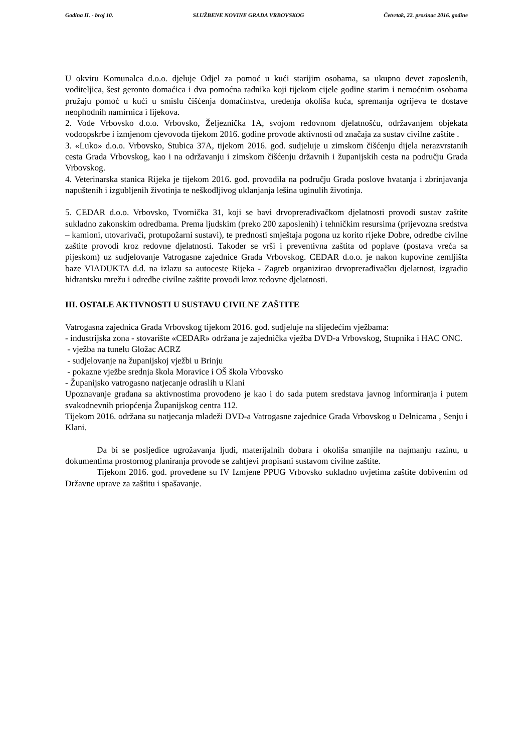Godina II. - broj 10. SLUŽBENE NOVINE GRADA VRBOVSKOG Četvrtak, 22. prosinac 2016. godine
U okviru Komunalca d.o.o. djeluje Odjel za pomoć u kući starijim osobama, sa ukupno devet zaposlenih, voditeljica, šest geronto domaćica i dva pomoćna radnika koji tijekom cijele godine starim i nemoćnim osobama pružaju pomoć u kući u smislu čišćenja domaćinstva, uređenja okoliša kuća, spremanja ogrijeva te dostave neophodnih namirnica i lijekova.
2. Vode Vrbovsko d.o.o. Vrbovsko, Željeznička 1A, svojom redovnom djelatnošću, održavanjem objekata vodoopskrbe i izmjenom cjevovoda tijekom 2016. godine provode aktivnosti od značaja za sustav civilne zaštite .
3. «Luko» d.o.o. Vrbovsko, Stubica 37A, tijekom 2016. god. sudjeluje u zimskom čišćenju dijela nerazvrstanih cesta Grada Vrbovskog, kao i na održavanju i zimskom čišćenju državnih i županijskih cesta na području Grada Vrbovskog.
4. Veterinarska stanica Rijeka je tijekom 2016. god. provodila na području Grada poslove hvatanja i zbrinjavanja napuštenih i izgubljenih životinja te neškodljivog uklanjanja lešina uginulih životinja.
5. CEDAR d.o.o. Vrbovsko, Tvornička 31, koji se bavi drvoprerađivačkom djelatnosti provodi sustav zaštite sukladno zakonskim odredbama. Prema ljudskim (preko 200 zaposlenih) i tehničkim resursima (prijevozna sredstva – kamioni, utovarivači, protupožarni sustavi), te prednosti smještaja pogona uz korito rijeke Dobre, odredbe civilne zaštite provodi kroz redovne djelatnosti. Također se vrši i preventivna zaštita od poplave (postava vreća sa pijeskom) uz sudjelovanje Vatrogasne zajednice Grada Vrbovskog. CEDAR d.o.o. je nakon kupovine zemljišta baze VIADUKTA d.d. na izlazu sa autoceste Rijeka - Zagreb organizirao drvoprerađivačku djelatnost, izgradio hidrantsku mrežu i odredbe civilne zaštite provodi kroz redovne djelatnosti.
III. OSTALE AKTIVNOSTI U SUSTAVU CIVILNE ZAŠTITE
Vatrogasna zajednica Grada Vrbovskog tijekom 2016. god. sudjeluje na slijedećim vježbama:
- industrijska zona - stovarište «CEDAR» održana je zajednička vježba DVD-a Vrbovskog, Stupnika i HAC ONC.
- vježba na tunelu Gložac ACRZ
- sudjelovanje na županijskoj vježbi u Brinju
- pokazne vježbe srednja škola Moravice i OŠ škola Vrbovsko
- Županijsko vatrogasno natjecanje odraslih u Klani
Upoznavanje građana sa aktivnostima provođeno je kao i do sada putem sredstava javnog informiranja i putem svakodnevnih priopćenja Županijskog centra 112.
Tijekom 2016. održana su natjecanja mladeži DVD-a Vatrogasne zajednice Grada Vrbovskog u Delnicama , Senju i Klani.
Da bi se posljedice ugrožavanja ljudi, materijalnih dobara i okoliša smanjile na najmanju razinu, u dokumentima prostornog planiranja provode se zahtjevi propisani sustavom civilne zaštite.
Tijekom 2016. god. provedene su IV Izmjene PPUG Vrbovsko sukladno uvjetima zaštite dobivenim od Državne uprave za zaštitu i spašavanje.